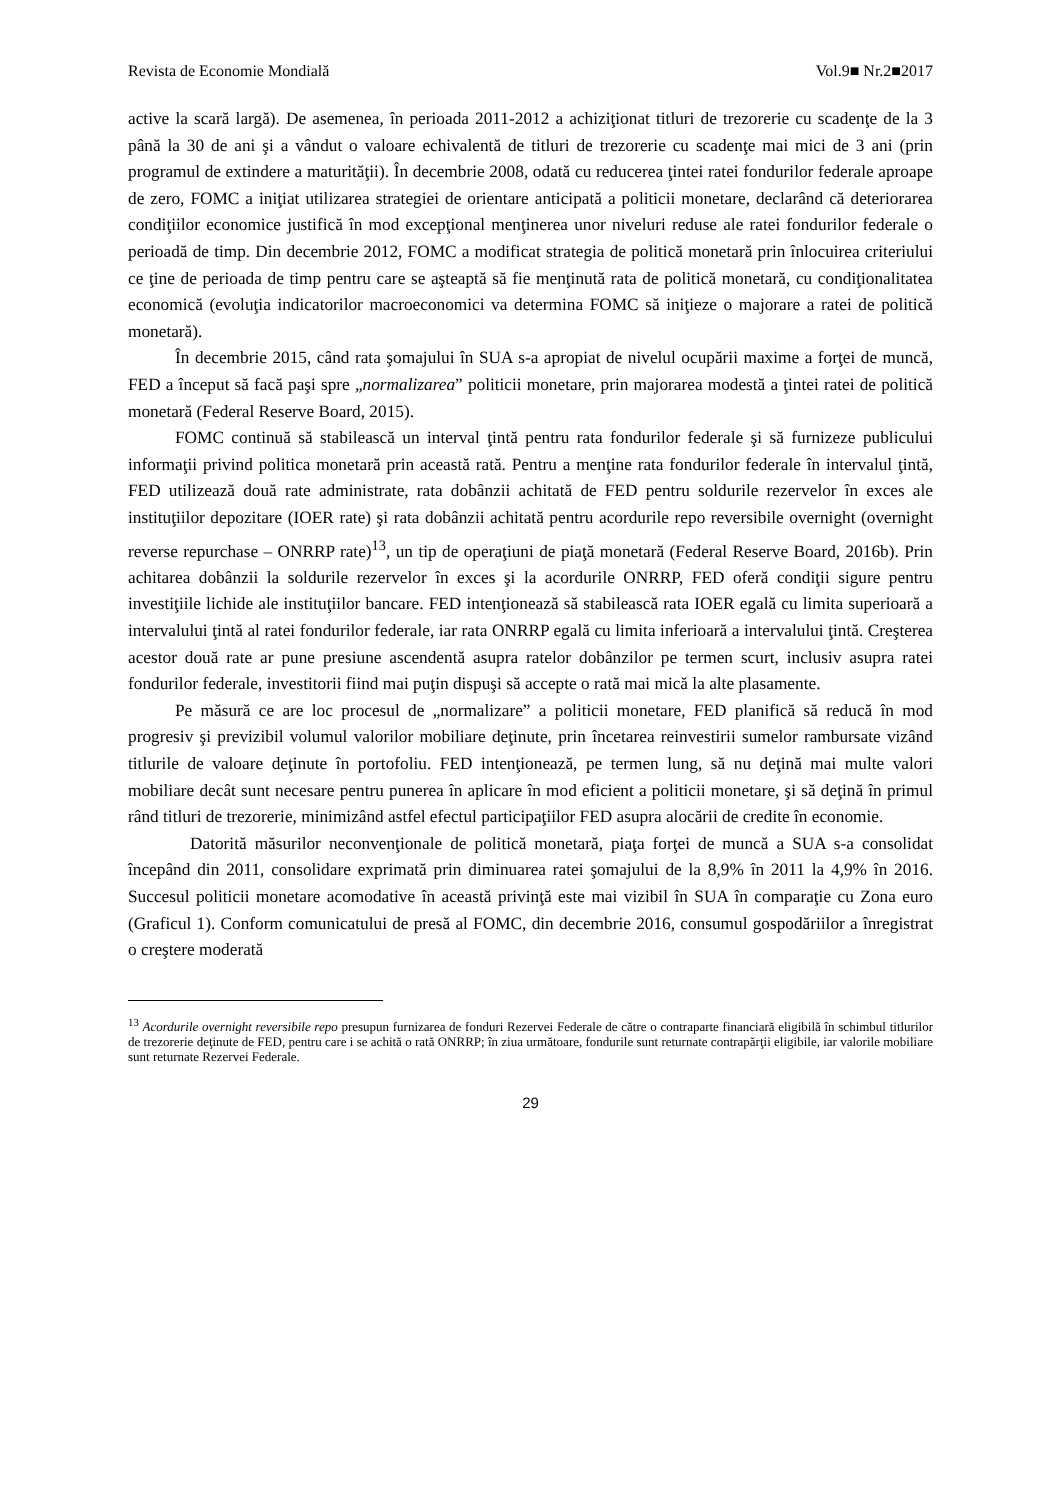Revista de Economie Mondială Vol.9■ Nr.2■2017
active la scară largă). De asemenea, în perioada 2011-2012 a achiziţionat titluri de trezorerie cu scadenţe de la 3 până la 30 de ani şi a vândut o valoare echivalentă de titluri de trezorerie cu scadenţe mai mici de 3 ani (prin programul de extindere a maturităţii). În decembrie 2008, odată cu reducerea ţintei ratei fondurilor federale aproape de zero, FOMC a iniţiat utilizarea strategiei de orientare anticipată a politicii monetare, declarând că deteriorarea condiţiilor economice justifică în mod excepţional menţinerea unor niveluri reduse ale ratei fondurilor federale o perioadă de timp. Din decembrie 2012, FOMC a modificat strategia de politică monetară prin înlocuirea criteriului ce ţine de perioada de timp pentru care se aşteaptă să fie menţinută rata de politică monetară, cu condiţionalitatea economică (evoluţia indicatorilor macroeconomici va determina FOMC să iniţieze o majorare a ratei de politică monetară).
În decembrie 2015, când rata şomajului în SUA s-a apropiat de nivelul ocupării maxime a forţei de muncă, FED a început să facă paşi spre „normalizarea” politicii monetare, prin majorarea modestă a ţintei ratei de politică monetară (Federal Reserve Board, 2015).
FOMC continuă să stabilească un interval ţintă pentru rata fondurilor federale şi să furnizeze publicului informaţii privind politica monetară prin această rată. Pentru a menţine rata fondurilor federale în intervalul ţintă, FED utilizează două rate administrate, rata dobânzii achitată de FED pentru soldurile rezervelor în exces ale instituţiilor depozitare (IOER rate) şi rata dobânzii achitată pentru acordurile repo reversibile overnight (overnight reverse repurchase – ONRRP rate)<sup>13</sup>, un tip de operaţiuni de piaţă monetară (Federal Reserve Board, 2016b). Prin achitarea dobânzii la soldurile rezervelor în exces şi la acordurile ONRRP, FED oferă condiţii sigure pentru investiţiile lichide ale instituţiilor bancare. FED intenţionează să stabilească rata IOER egală cu limita superioară a intervalului ţintă al ratei fondurilor federale, iar rata ONRRP egală cu limita inferioară a intervalului ţintă. Creşterea acestor două rate ar pune presiune ascendentă asupra ratelor dobânzilor pe termen scurt, inclusiv asupra ratei fondurilor federale, investitorii fiind mai puţin dispuşi să accepte o rată mai mică la alte plasamente.
Pe măsură ce are loc procesul de „normalizare” a politicii monetare, FED planifică să reducă în mod progresiv şi previzibil volumul valorilor mobiliare deţinute, prin încetarea reinvestirii sumelor rambursate vizând titlurile de valoare deţinute în portofoliu. FED intenţionează, pe termen lung, să nu deţină mai multe valori mobiliare decât sunt necesare pentru punerea în aplicare în mod eficient a politicii monetare, şi să deţină în primul rând titluri de trezorerie, minimizând astfel efectul participaţiilor FED asupra alocării de credite în economie.
Datorită măsurilor neconvenţionale de politică monetară, piaţa forţei de muncă a SUA s-a consolidat începând din 2011, consolidare exprimată prin diminuarea ratei şomajului de la 8,9% în 2011 la 4,9% în 2016. Succesul politicii monetare acomodative în această privinţă este mai vizibil în SUA în comparaţie cu Zona euro (Graficul 1). Conform comunicatului de presă al FOMC, din decembrie 2016, consumul gospodăriilor a înregistrat o creştere moderată
<sup>13</sup> Acordurile overnight reversibile repo presupun furnizarea de fonduri Rezervei Federale de către o contraparte financiară eligibilă în schimbul titlurilor de trezorerie deţinute de FED, pentru care i se achită o rată ONRRP; în ziua următoare, fondurile sunt returnate contrapărţii eligibile, iar valorile mobiliare sunt returnate Rezervei Federale.
29